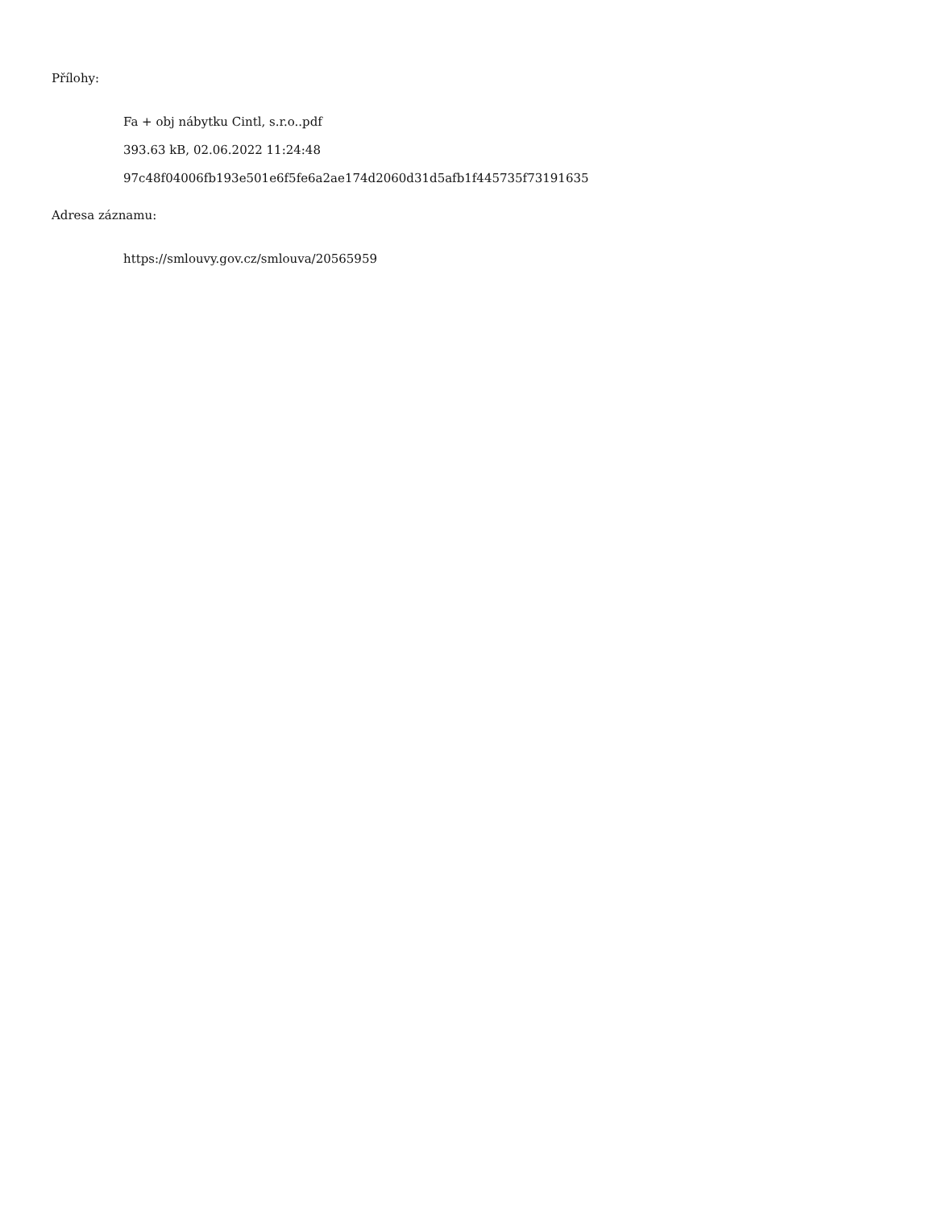Přílohy:
Fa + obj nábytku Cintl, s.r.o..pdf
393.63 kB, 02.06.2022 11:24:48
97c48f04006fb193e501e6f5fe6a2ae174d2060d31d5afb1f445735f73191635
Adresa záznamu:
https://smlouvy.gov.cz/smlouva/20565959